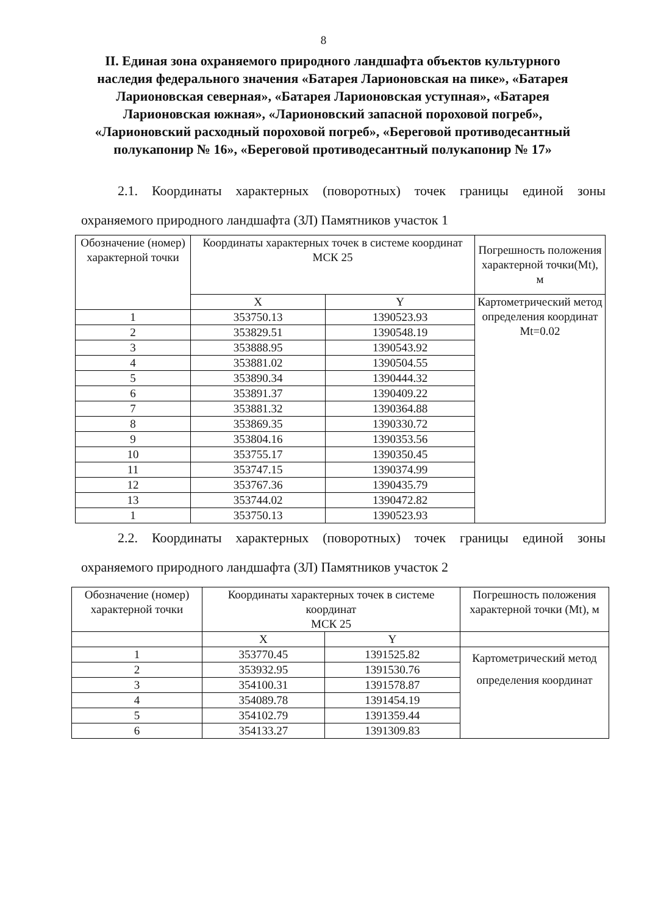8
II. Единая зона охраняемого природного ландшафта объектов культурного наследия федерального значения «Батарея Ларионовская на пике», «Батарея Ларионовская северная», «Батарея Ларионовская уступная», «Батарея Ларионовская южная», «Ларионовский запасной пороховой погреб», «Ларионовский расходный пороховой погреб», «Береговой противодесантный полукапонир № 16», «Береговой противодесантный полукапонир № 17»
2.1. Координаты характерных (поворотных) точек границы единой зоны охраняемого природного ландшафта (ЗЛ) Памятников участок 1
| Обозначение (номер) характерной точки | Координаты характерных точек в системе координат МСК 25 | | Погрешность положения характерной точки(Mt), м |
| --- | --- | --- | --- |
| | X | Y | Картометрический метод определения координат Mt=0.02 |
| 1 | 353750.13 | 1390523.93 | |
| 2 | 353829.51 | 1390548.19 | |
| 3 | 353888.95 | 1390543.92 | |
| 4 | 353881.02 | 1390504.55 | |
| 5 | 353890.34 | 1390444.32 | |
| 6 | 353891.37 | 1390409.22 | |
| 7 | 353881.32 | 1390364.88 | |
| 8 | 353869.35 | 1390330.72 | |
| 9 | 353804.16 | 1390353.56 | |
| 10 | 353755.17 | 1390350.45 | |
| 11 | 353747.15 | 1390374.99 | |
| 12 | 353767.36 | 1390435.79 | |
| 13 | 353744.02 | 1390472.82 | |
| 1 | 353750.13 | 1390523.93 | |
2.2. Координаты характерных (поворотных) точек границы единой зоны охраняемого природного ландшафта (ЗЛ) Памятников участок 2
| Обозначение (номер) характерной точки | Координаты характерных точек в системе координат МСК 25 | | Погрешность положения характерной точки (Mt), м |
| --- | --- | --- | --- |
| | X | Y | |
| 1 | 353770.45 | 1391525.82 | Картометрический метод определения координат |
| 2 | 353932.95 | 1391530.76 | |
| 3 | 354100.31 | 1391578.87 | |
| 4 | 354089.78 | 1391454.19 | |
| 5 | 354102.79 | 1391359.44 | |
| 6 | 354133.27 | 1391309.83 | |